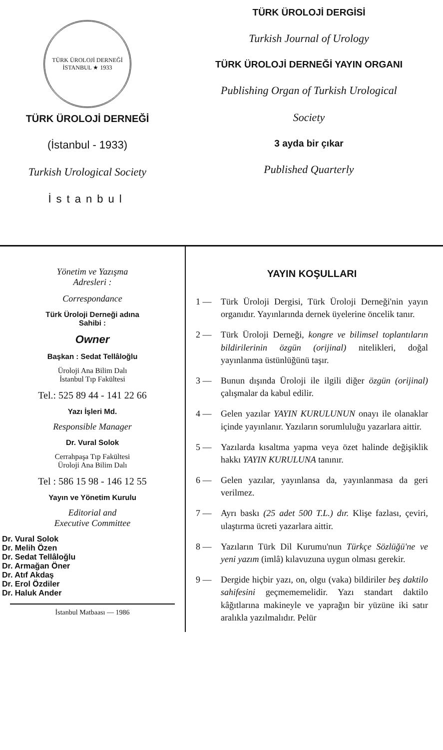TÜRK ÜROLOJİ DERNEĞİ
İSTANBUL ★ 1933
TÜRK ÜROLOJİ DERNEĞİ
(İstanbul - 1933)
Turkish Urological Society
İstanbul
TÜRK ÜROLOJİ DERGİSİ
Turkish Journal of Urology
TÜRK ÜROLOJİ DERNEĞİ YAYIN ORGANI
Publishing Organ of Turkish Urological
Society
3 ayda bir çıkar
Published Quarterly
Yönetim ve Yazışma
Adresleri :
Correspondance
Türk Üroloji Derneği adına
Sahibi :
Owner
Başkan : Sedat Tellâloğlu
Üroloji Ana Bilim Dalı
İstanbul Tıp Fakültesi
Tel.: 525 89 44 - 141 22 66
Yazı İşleri Md.
Responsible Manager
Dr. Vural Solok
Cerrahpaşa Tıp Fakültesi
Üroloji Ana Bilim Dalı
Tel : 586 15 98 - 146 12 55
Yayın ve Yönetim Kurulu
Editorial and
Executive Committee
Dr. Vural Solok
Dr. Melih Özen
Dr. Sedat Tellâloğlu
Dr. Armağan Öner
Dr. Atıf Akdaş
Dr. Erol Özdiler
Dr. Haluk Ander
İstanbul Matbaası — 1986
YAYIN KOŞULLARI
1 — Türk Üroloji Dergisi, Türk Üroloji Derneği'nin yayın organıdır. Yayınlarında dernek üyelerine öncelik tanır.
2 — Türk Üroloji Derneği, kongre ve bilimsel toplantıların bildirilerinin özgün (orijinal) nitelikleri, doğal yayınlanma üstünlüğünü taşır.
3 — Bunun dışında Üroloji ile ilgili diğer özgün (orijinal) çalışmalar da kabul edilir.
4 — Gelen yazılar YAYIN KURULUNUN onayı ile olanaklar içinde yayınlanır. Yazıların sorumluluğu yazarlara aittir.
5 — Yazılarda kısaltma yapma veya özet halinde değişiklik hakkı YAYIN KURULUNA tanınır.
6 — Gelen yazılar, yayınlansa da, yayınlanmasa da geri verilmez.
7 — Ayrı baskı (25 adet 500 T.L.) dır. Klişe fazlası, çeviri, ulaştırma ücreti yazarlara aittir.
8 — Yazıların Türk Dil Kurumu'nun Türkçe Sözlüğü'ne ve yeni yazım (imlâ) kılavuzuna uygun olması gerekir.
9 — Dergide hiçbir yazı, on, olgu (vaka) bildiriler beş daktilo sahifesini geçmememelidir. Yazı standart daktilo kâğıtlarına makineyle ve yaprağın bir yüzüne iki satır aralıkla yazılmalıdır. Pelür